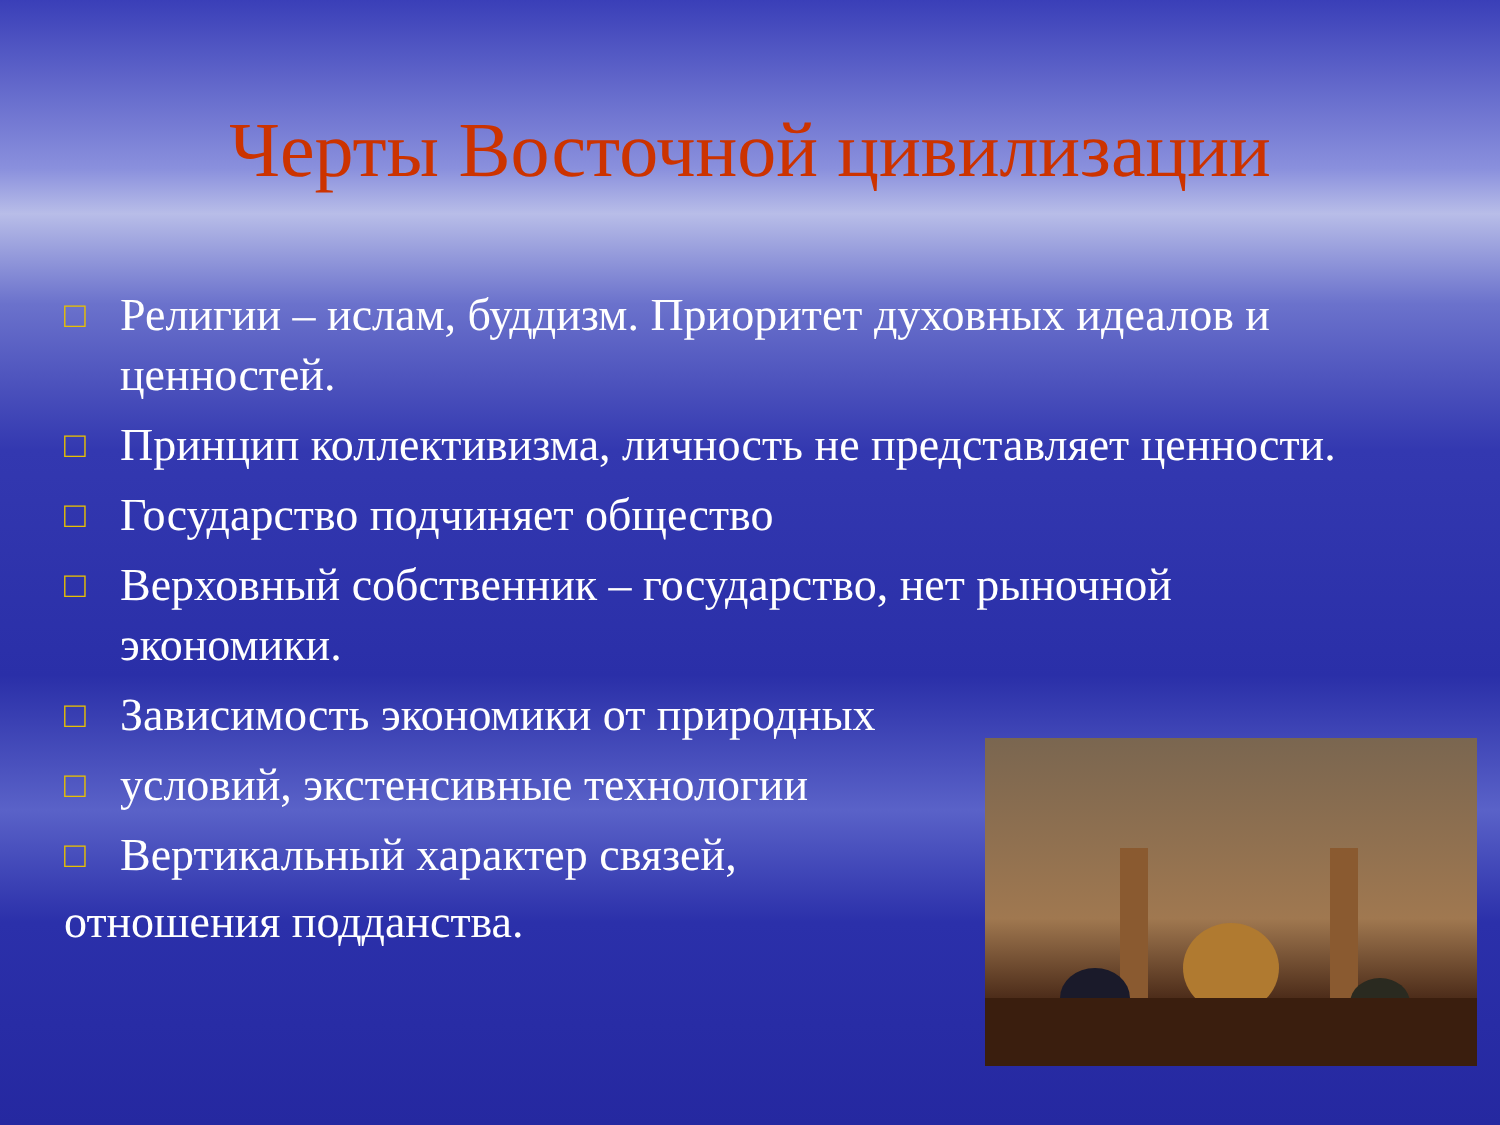Черты Восточной цивилизации
□ Религии – ислам, буддизм. Приоритет духовных идеалов и ценностей.
□ Принцип коллективизма, личность не представляет ценности.
□ Государство подчиняет общество
□ Верховный собственник – государство, нет рыночной экономики.
□ Зависимость экономики от природных
□ условий, экстенсивные технологии
□ Вертикальный характер связей,
отношения подданства.